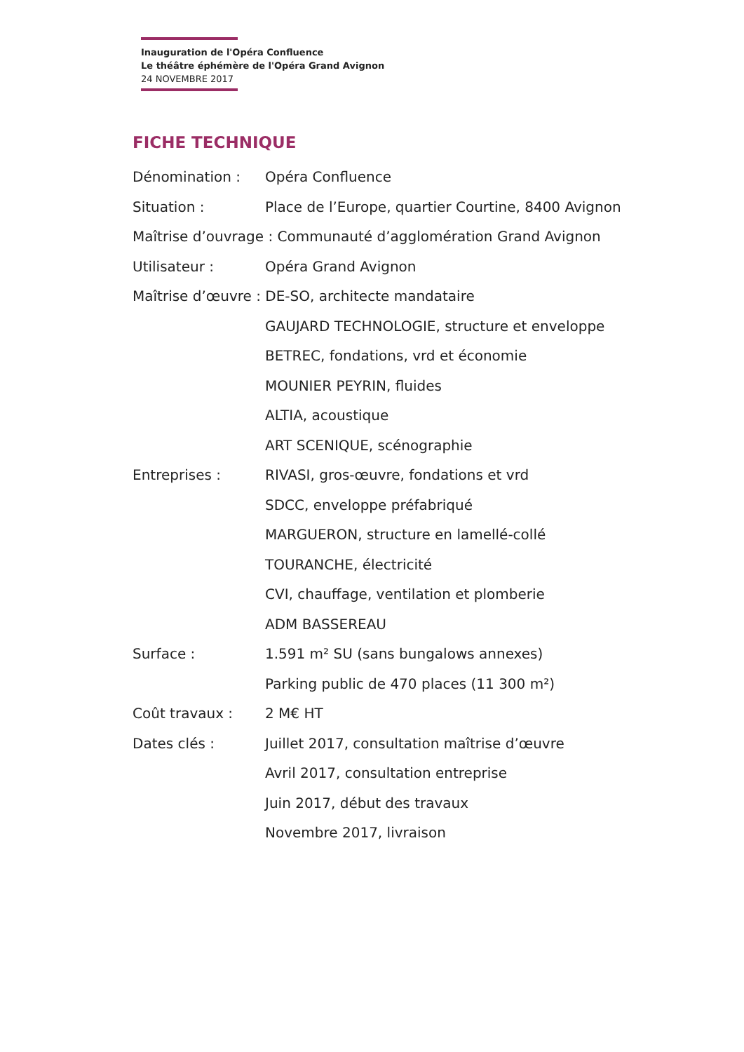Inauguration de l'Opéra Confluence
Le théâtre éphémère de l'Opéra Grand Avignon
24 NOVEMBRE 2017
FICHE TECHNIQUE
Dénomination : Opéra Confluence
Situation : Place de l’Europe, quartier Courtine, 8400 Avignon
Maîtrise d’ouvrage : Communauté d’agglomération Grand Avignon
Utilisateur : Opéra Grand Avignon
Maîtrise d’œuvre : DE-SO, architecte mandataire
GAUJARD TECHNOLOGIE, structure et enveloppe
BETREC, fondations, vrd et économie
MOUNIER PEYRIN, fluides
ALTIA, acoustique
ART SCENIQUE, scénographie
Entreprises : RIVASI, gros-œuvre, fondations et vrd
SDCC, enveloppe préfabriqué
MARGUERON, structure en lamellé-collé
TOURANCHE, électricité
CVI, chauffage, ventilation et plomberie
ADM BASSEREAU
Surface : 1.591 m² SU (sans bungalows annexes)
Parking public de 470 places (11 300 m²)
Coût travaux : 2 M€ HT
Dates clés : Juillet 2017, consultation maîtrise d’œuvre
Avril 2017, consultation entreprise
Juin 2017, début des travaux
Novembre 2017, livraison